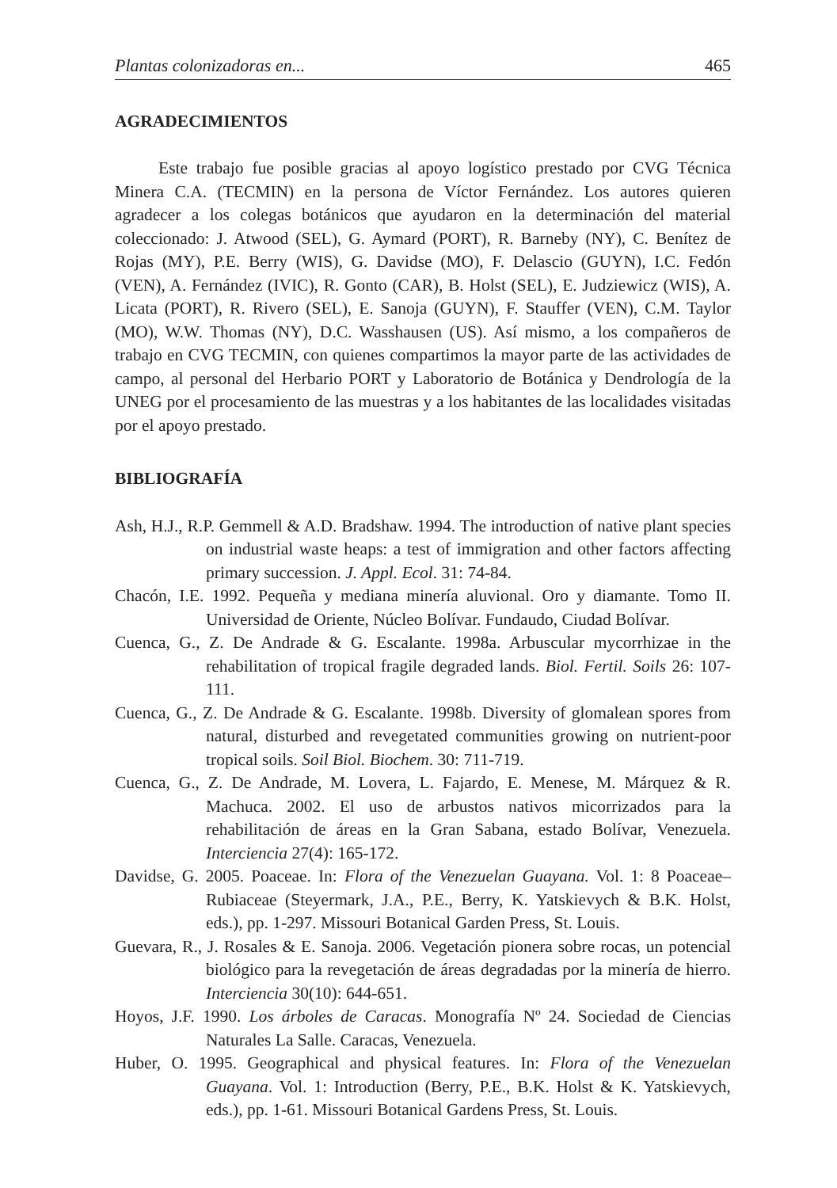Plantas colonizadoras en... 465
AGRADECIMIENTOS
Este trabajo fue posible gracias al apoyo logístico prestado por CVG Técnica Minera C.A. (TECMIN) en la persona de Víctor Fernández. Los autores quieren agradecer a los colegas botánicos que ayudaron en la determinación del material coleccionado: J. Atwood (SEL), G. Aymard (PORT), R. Barneby (NY), C. Benítez de Rojas (MY), P.E. Berry (WIS), G. Davidse (MO), F. Delascio (GUYN), I.C. Fedón (VEN), A. Fernández (IVIC), R. Gonto (CAR), B. Holst (SEL), E. Judziewicz (WIS), A. Licata (PORT), R. Rivero (SEL), E. Sanoja (GUYN), F. Stauffer (VEN), C.M. Taylor (MO), W.W. Thomas (NY), D.C. Wasshausen (US). Así mismo, a los compañeros de trabajo en CVG TECMIN, con quienes compartimos la mayor parte de las actividades de campo, al personal del Herbario PORT y Laboratorio de Botánica y Dendrología de la UNEG por el procesamiento de las muestras y a los habitantes de las localidades visitadas por el apoyo prestado.
BIBLIOGRAFÍA
Ash, H.J., R.P. Gemmell & A.D. Bradshaw. 1994. The introduction of native plant species on industrial waste heaps: a test of immigration and other factors affecting primary succession. J. Appl. Ecol. 31: 74-84.
Chacón, I.E. 1992. Pequeña y mediana minería aluvional. Oro y diamante. Tomo II. Universidad de Oriente, Núcleo Bolívar. Fundaudo, Ciudad Bolívar.
Cuenca, G., Z. De Andrade & G. Escalante. 1998a. Arbuscular mycorrhizae in the rehabilitation of tropical fragile degraded lands. Biol. Fertil. Soils 26: 107-111.
Cuenca, G., Z. De Andrade & G. Escalante. 1998b. Diversity of glomalean spores from natural, disturbed and revegetated communities growing on nutrient-poor tropical soils. Soil Biol. Biochem. 30: 711-719.
Cuenca, G., Z. De Andrade, M. Lovera, L. Fajardo, E. Menese, M. Márquez & R. Machuca. 2002. El uso de arbustos nativos micorrizados para la rehabilitación de áreas en la Gran Sabana, estado Bolívar, Venezuela. Interciencia 27(4): 165-172.
Davidse, G. 2005. Poaceae. In: Flora of the Venezuelan Guayana. Vol. 1: 8 Poaceae–Rubiaceae (Steyermark, J.A., P.E., Berry, K. Yatskievych & B.K. Holst, eds.), pp. 1-297. Missouri Botanical Garden Press, St. Louis.
Guevara, R., J. Rosales & E. Sanoja. 2006. Vegetación pionera sobre rocas, un potencial biológico para la revegetación de áreas degradadas por la minería de hierro. Interciencia 30(10): 644-651.
Hoyos, J.F. 1990. Los árboles de Caracas. Monografía Nº 24. Sociedad de Ciencias Naturales La Salle. Caracas, Venezuela.
Huber, O. 1995. Geographical and physical features. In: Flora of the Venezuelan Guayana. Vol. 1: Introduction (Berry, P.E., B.K. Holst & K. Yatskievych, eds.), pp. 1-61. Missouri Botanical Gardens Press, St. Louis.